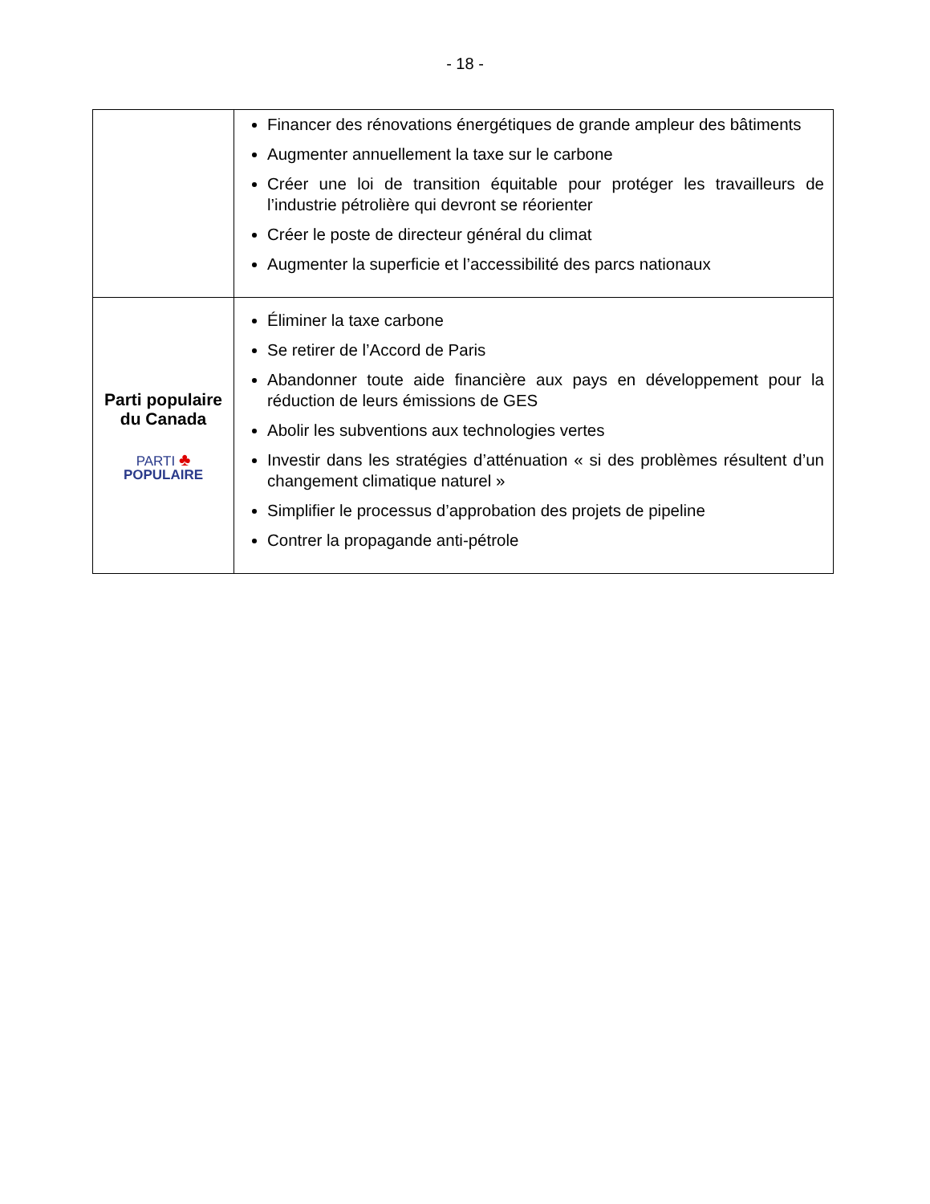- 18 -
| | Financer des rénovations énergétiques de grande ampleur des bâtiments Augmenter annuellement la taxe sur le carbone Créer une loi de transition équitable pour protéger les travailleurs de l’industrie pétrolière qui devront se réorienter Créer le poste de directeur général du climat Augmenter la superficie et l’accessibilité des parcs nationaux |
| Parti populaire du Canada PARTI ♣ POPULAIRE | Éliminer la taxe carbone Se retirer de l’Accord de Paris Abandonner toute aide financière aux pays en développement pour la réduction de leurs émissions de GES Abolir les subventions aux technologies vertes Investir dans les stratégies d’atténuation « si des problèmes résultent d’un changement climatique naturel » Simplifier le processus d’approbation des projets de pipeline Contrer la propagande anti-pétrole |